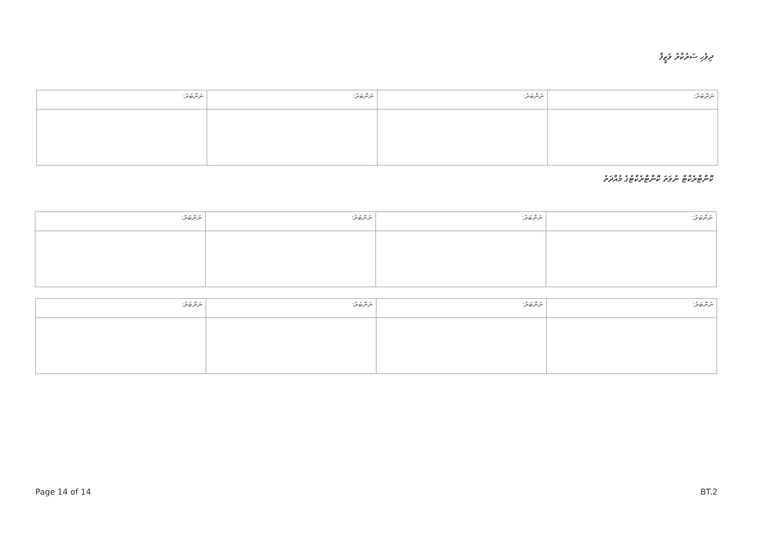ދިވެހި ސަރުކާރު ވަޒީފާ
| ނަންބަރު: | ނަންބަރު: | ނަންބަރު: | ނަންބަރު: |
ކޮންޓްރެކްޓް ނުވަތަ ކޮންޓްރެކްޓުގެ މުއްދަތު
| ނަންބަރު: | ނަންބަރު: | ނަންބަރު: | ނަންބަރު: |
| ނަންބަރު: | ނަންބަރު: | ނަންބަރު: | ނަންބަރު: |
Page 14 of 14 BT.2